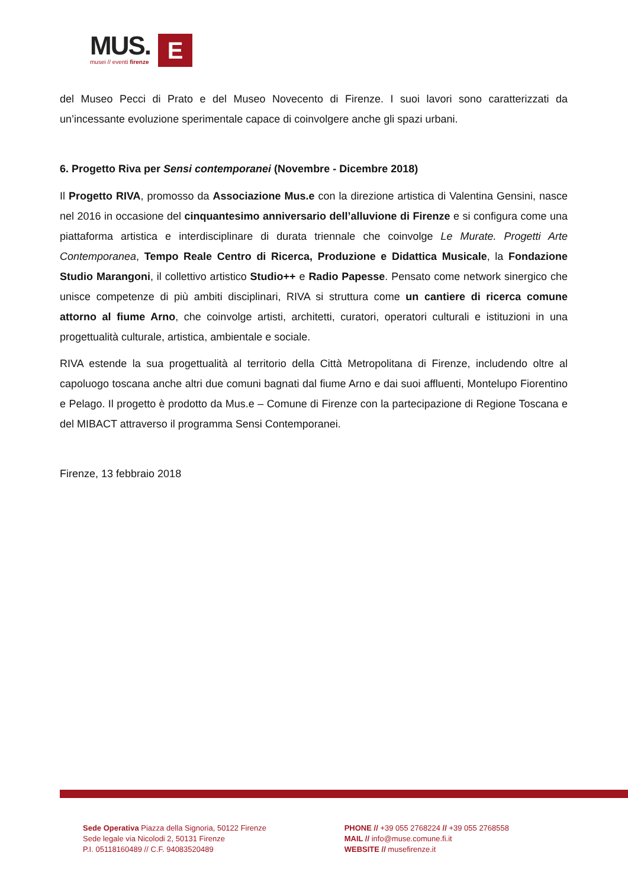MUS.
musei // eventi firenze
E
del Museo Pecci di Prato e del Museo Novecento di Firenze. I suoi lavori sono caratterizzati da un’incessante evoluzione sperimentale capace di coinvolgere anche gli spazi urbani.
6. Progetto Riva per Sensi contemporanei (Novembre - Dicembre 2018)
Il Progetto RIVA, promosso da Associazione Mus.e con la direzione artistica di Valentina Gensini, nasce nel 2016 in occasione del cinquantesimo anniversario dell’alluvione di Firenze e si configura come una piattaforma artistica e interdisciplinare di durata triennale che coinvolge Le Murate. Progetti Arte Contemporanea, Tempo Reale Centro di Ricerca, Produzione e Didattica Musicale, la Fondazione Studio Marangoni, il collettivo artistico Studio++ e Radio Papesse. Pensato come network sinergico che unisce competenze di più ambiti disciplinari, RIVA si struttura come un cantiere di ricerca comune attorno al fiume Arno, che coinvolge artisti, architetti, curatori, operatori culturali e istituzioni in una progettualità culturale, artistica, ambientale e sociale.
RIVA estende la sua progettualità al territorio della Città Metropolitana di Firenze, includendo oltre al capoluogo toscana anche altri due comuni bagnati dal fiume Arno e dai suoi affluenti, Montelupo Fiorentino e Pelago. Il progetto è prodotto da Mus.e – Comune di Firenze con la partecipazione di Regione Toscana e del MIBACT attraverso il programma Sensi Contemporanei.
Firenze, 13 febbraio 2018
Sede Operativa Piazza della Signoria, 50122 Firenze
Sede legale via Nicolodi 2, 50131 Firenze
P.I. 05118160489 // C.F. 94083520489
PHONE // +39 055 2768224 // +39 055 2768558
MAIL // info@muse.comune.fi.it
WEBSITE // musefirenze.it